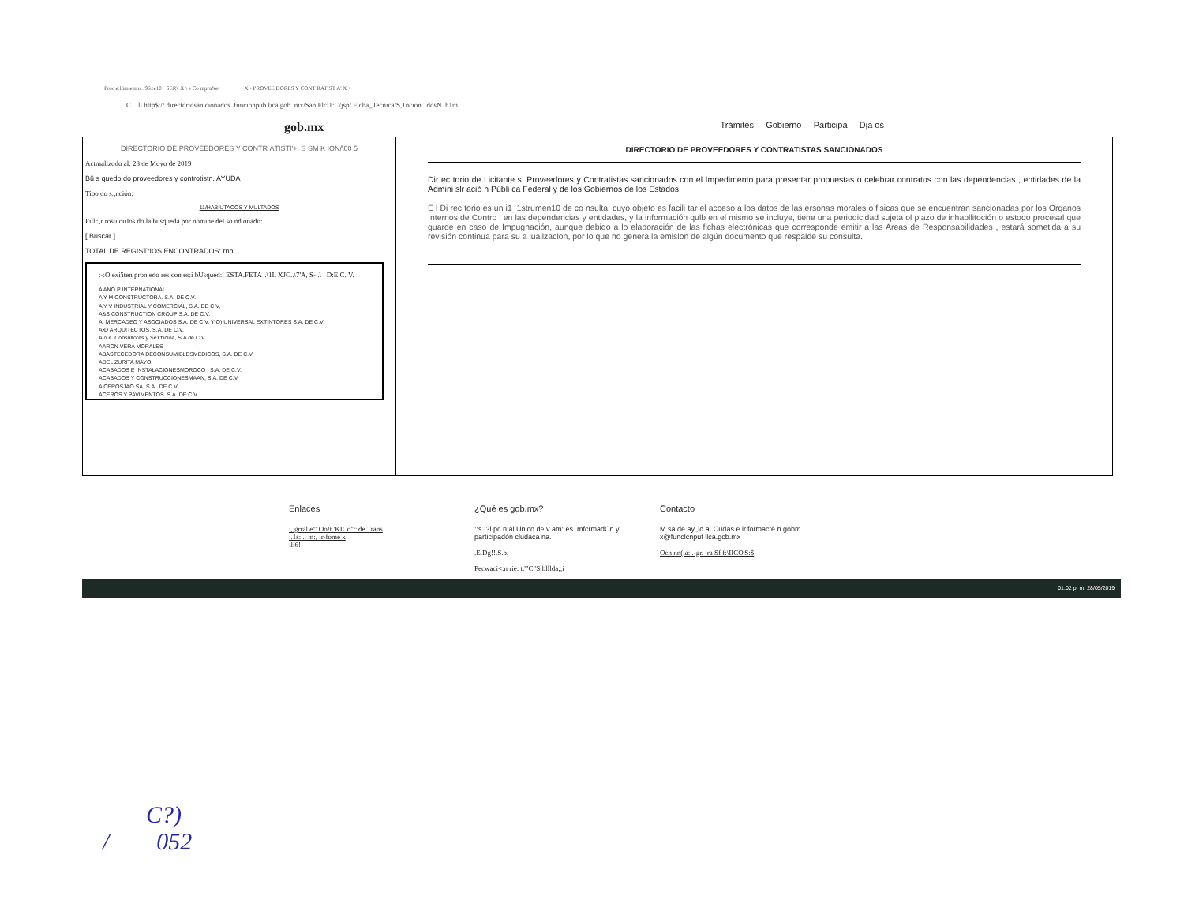Proc e:l im,e nto . 9S.:e10 · SER\' X \ e Co mpraNet X • PROVEE DORES Y CONT RATIST A' X +
C li hltp$:// directoriosan cionados .funcionpub lica.gob .mx/San Flcl1:C/jsp/ Flcha_Tecnica/S,1ncion.1dosN .h1m
gob.mx Trámites Gobierno Participa Dja os
DIRECTORIO DE PROVEEDORES Y CONTR ΛTISTI'+. S SM K ION/\00 5
Actmallzodo al: 28 de Moyo de 2019
Bü s quedo do proveedores y controtistn. AYUDA
Tipo do s.,nción:
11/HABIUTAOOS Y MULTADOS
Fillr.,r rosulouJos do la búsqueda por nomine del so nd onado:
[ Buscar ]
TOTAL DE REGISTrIOS ENCONTRADOS: rnn
:-:O exi'iten pron edo res con es:i bUsqued:i ESTA.FETA '.\1L XJC..\7'A, S- .\ . D:E C. V.
A ANO P INTERNATIONAL
A Y M CONSTRUCTORA. S.A. DE C.V.
A Y V INDUSTRIAL Y COMERCIAL, S.A. DE C,V,
A&S CONSTRUCTION CROUP S.A. DE C.V.
AI MERCADEO Y ASOCIADOS S.A. DE C.V. Y O) UNIVERSAL EXTINTORES S.A. DE C,V
A•D ARQUITECTOS, S.A. DE C.V.
A.o.e. Consultores y Se1'f'icloa, S.A de C.V.
AARON VERA MORALES
ABASTECEDORA DECONSUMIBLESMÉDICOS, S.A. DE C.V.
ADEL ZURITA MAYO
ACABADOS E INSTALACIONESMOROCO , S.A. DE C.V.
ACABADOS Y CONSTRUCCIONESMAAN, S.A. DE C.V.
A CEROSJAO SA, S.A . DE C.V.
ACEROS Y PAVIMENTOS. S.A. DE C.V.
DIRECTORIO DE PROVEEDORES Y CONTRATISTAS SANCIONADOS
Dir ec torio de Licitante s, Proveedores y Contratistas sancionados con el Impedimento para presentar propuestas o celebrar contratos con las dependencias , entidades de la Admini slr ació n Públi ca Federal y de los Gobiernos de los Estados.
E l Di rec torio es un i1_1strumen10 de co nsulta, cuyo objeto es facili tar el acceso a los datos de las ersonas morales o fisicas que se encuentran sancionadas por los Organos Internos de Contro l en las dependencias y entidades, y la información qulb en el mismo se incluye, tiene una periodicidad sujeta ol plazo de inhabllitoción o estodo procesal que guarde en caso de Impugnación, aunque debido a lo elaboración de las fichas electrónicas que corresponde emitir a las Areas de Responsabilidades , estará sometida a su revisión continua para su a luallzaclon, por lo que no genera la emlslon de algún documento que respalde su consulta.
Enlaces
:,.grral e"' Oo!t.'KICo"c de Trans
:.1s: .. m:, ir-fome x
lli6!
¿Qué es gob.mx?
::s :?l pc n:al Unico de v am: es. mfcrmadCn y participadón cludaca na.
.E.Dg!!.S.b,
Pecwaci<:n rie: t.'"C"Slblllda;;i
Contacto
M sa de ay.,id a. Cudas e ir.formacté n gobm x@funclcnput llca.gcb.mx
Oen nn(ia: .-gr. ;ra Sf f:\IICO'S:$
01:02 p. m. 28/05/2019
C?)
/ 052